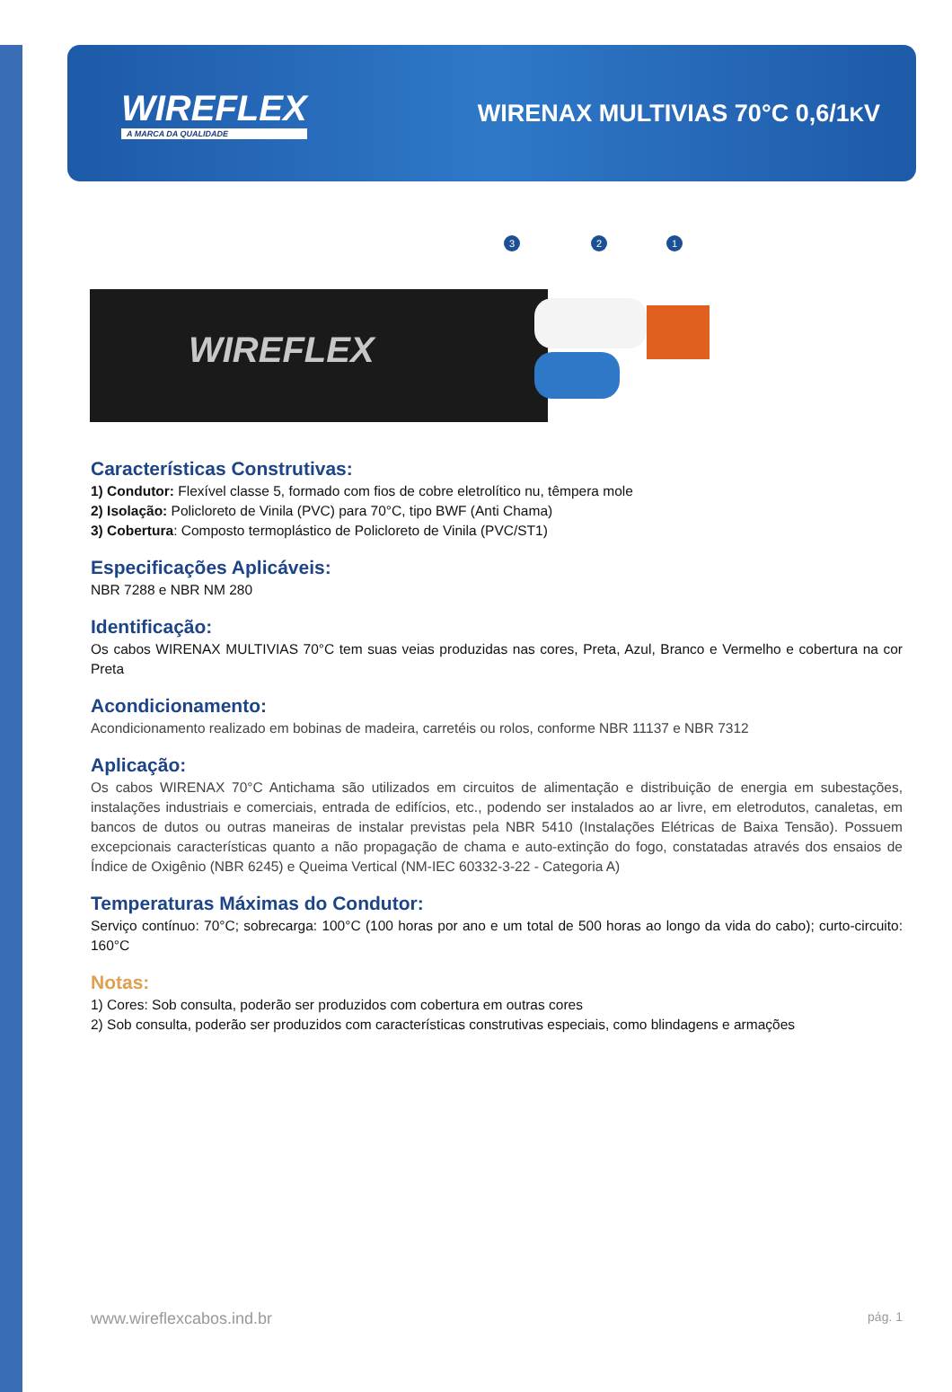WIREFLEX
A MARCA DA QUALIDADE
WIRENAX MULTIVIAS 70°C 0,6/1KV
3 2 1
WIREFLEX
Características Construtivas:
1) Condutor: Flexível classe 5, formado com fios de cobre eletrolítico nu, têmpera mole
2) Isolação: Policloreto de Vinila (PVC) para 70°C, tipo BWF (Anti Chama)
3) Cobertura: Composto termoplástico de Policloreto de Vinila (PVC/ST1)
Especificações Aplicáveis:
NBR 7288 e NBR NM 280
Identificação:
Os cabos WIRENAX MULTIVIAS 70°C tem suas veias produzidas nas cores, Preta, Azul, Branco e Vermelho e cobertura na cor Preta
Acondicionamento:
Acondicionamento realizado em bobinas de madeira, carretéis ou rolos, conforme NBR 11137 e NBR 7312
Aplicação:
Os cabos WIRENAX 70°C Antichama são utilizados em circuitos de alimentação e distribuição de energia em subestações, instalações industriais e comerciais, entrada de edifícios, etc., podendo ser instalados ao ar livre, em eletrodutos, canaletas, em bancos de dutos ou outras maneiras de instalar previstas pela NBR 5410 (Instalações Elétricas de Baixa Tensão). Possuem excepcionais características quanto a não propagação de chama e auto-extinção do fogo, constatadas através dos ensaios de Índice de Oxigênio (NBR 6245) e Queima Vertical (NM-IEC 60332-3-22 - Categoria A)
Temperaturas Máximas do Condutor:
Serviço contínuo: 70°C; sobrecarga: 100°C (100 horas por ano e um total de 500 horas ao longo da vida do cabo); curto-circuito: 160°C
Notas:
1) Cores: Sob consulta, poderão ser produzidos com cobertura em outras cores
2) Sob consulta, poderão ser produzidos com características construtivas especiais, como blindagens e armações
www.wireflexcabos.ind.br pág. 1